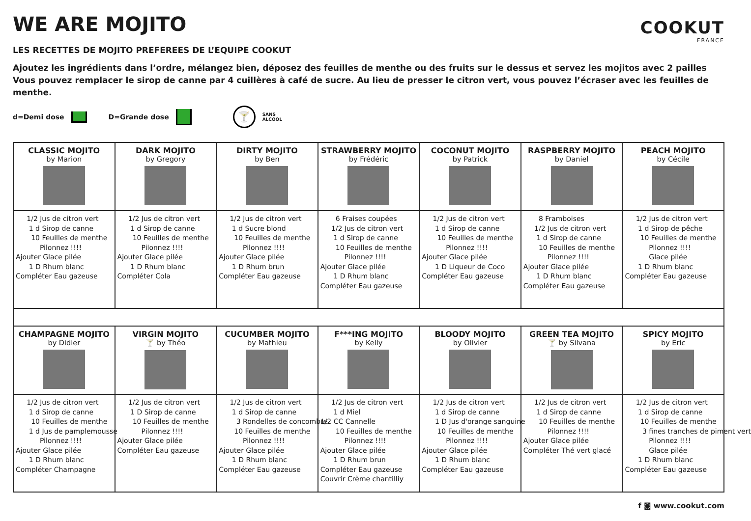WE ARE MOJITO
COOKUT
FRANCE
LES RECETTES DE MOJITO PREFEREES DE L’EQUIPE COOKUT
Ajoutez les ingrédients dans l’ordre, mélangez bien, déposez des feuilles de menthe ou des fruits sur le dessus et servez les mojitos avec 2 pailles
Vous pouvez remplacer le sirop de canne par 4 cuillères à café de sucre. Au lieu de presser le citron vert, vous pouvez l’écraser avec les feuilles de menthe.
d=Demi dose D=Grande dose 🍸 SANS
ALCOOL
| CLASSIC MOJITO by Marion | DARK MOJITO by Gregory | DIRTY MOJITO by Ben | STRAWBERRY MOJITO by Frédéric | COCONUT MOJITO by Patrick | RASPBERRY MOJITO by Daniel | PEACH MOJITO by Cécile |
| 1/2 Jus de citron vert 1 d Sirop de canne 10 Feuilles de menthe Pilonnez !!!! Ajouter Glace pilée 1 D Rhum blanc Compléter Eau gazeuse | 1/2 Jus de citron vert 1 d Sirop de canne 10 Feuilles de menthe Pilonnez !!!! Ajouter Glace pilée 1 D Rhum blanc Compléter Cola | 1/2 Jus de citron vert 1 d Sucre blond 10 Feuilles de menthe Pilonnez !!!! Ajouter Glace pilée 1 D Rhum brun Compléter Eau gazeuse | 6 Fraises coupées 1/2 Jus de citron vert 1 d Sirop de canne 10 Feuilles de menthe Pilonnez !!!! Ajouter Glace pilée 1 D Rhum blanc Compléter Eau gazeuse | 1/2 Jus de citron vert 1 d Sirop de canne 10 Feuilles de menthe Pilonnez !!!! Ajouter Glace pilée 1 D Liqueur de Coco Compléter Eau gazeuse | 8 Framboises 1/2 Jus de citron vert 1 d Sirop de canne 10 Feuilles de menthe Pilonnez !!!! Ajouter Glace pilée 1 D Rhum blanc Compléter Eau gazeuse | 1/2 Jus de citron vert 1 d Sirop de pêche 10 Feuilles de menthe Pilonnez !!!! Glace pilée 1 D Rhum blanc Compléter Eau gazeuse |
| CHAMPAGNE MOJITO by Didier | VIRGIN MOJITO 🍸 by Théo | CUCUMBER MOJITO by Mathieu | F***ING MOJITO by Kelly | BLOODY MOJITO by Olivier | GREEN TEA MOJITO 🍸 by Silvana | SPICY MOJITO by Eric |
| 1/2 Jus de citron vert 1 d Sirop de canne 10 Feuilles de menthe 1 d Jus de pamplemousse Pilonnez !!!! Ajouter Glace pilée 1 D Rhum blanc Compléter Champagne | 1/2 Jus de citron vert 1 D Sirop de canne 10 Feuilles de menthe Pilonnez !!!! Ajouter Glace pilée Compléter Eau gazeuse | 1/2 Jus de citron vert 1 d Sirop de canne 3 Rondelles de concombre 10 Feuilles de menthe Pilonnez !!!! Ajouter Glace pilée 1 D Rhum blanc Compléter Eau gazeuse | 1/2 Jus de citron vert 1 d Miel 1/2 CC Cannelle 10 Feuilles de menthe Pilonnez !!!! Ajouter Glace pilée 1 D Rhum brun Compléter Eau gazeuse Couvrir Crème chantilliy | 1/2 Jus de citron vert 1 d Sirop de canne 1 D Jus d'orange sanguine 10 Feuilles de menthe Pilonnez !!!! Ajouter Glace pilée 1 D Rhum blanc Compléter Eau gazeuse | 1/2 Jus de citron vert 1 d Sirop de canne 10 Feuilles de menthe Pilonnez !!!! Ajouter Glace pilée Compléter Thé vert glacé | 1/2 Jus de citron vert 1 d Sirop de canne 10 Feuilles de menthe 3 fines tranches de piment vert Pilonnez !!!! Glace pilée 1 D Rhum blanc Compléter Eau gazeuse |
f ◙ www.cookut.com